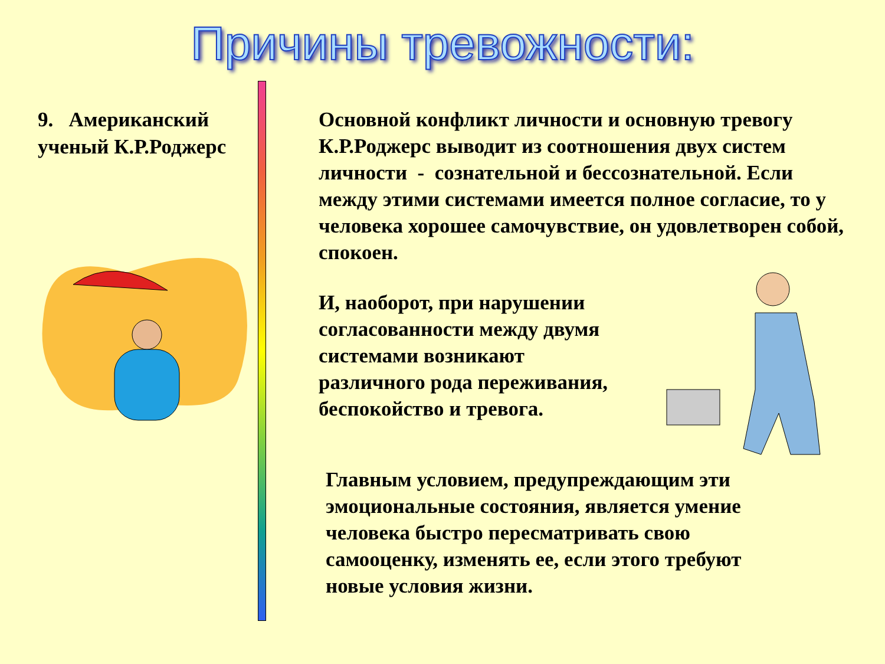Причины тревожности:
9. Американский ученый К.Р.Роджерс
Основной конфликт личности и основную тревогу К.Р.Роджерс выводит из соотношения двух систем личности - сознательной и бессознательной. Если между этими системами имеется полное согласие, то у человека хорошее самочувствие, он удовлетворен собой, спокоен.
И, наоборот, при нарушении согласованности между двумя системами возникают различного рода переживания, беспокойство и тревога.
Главным условием, предупреждающим эти эмоциональные состояния, является умение человека быстро пересматривать свою самооценку, изменять ее, если этого требуют новые условия жизни.